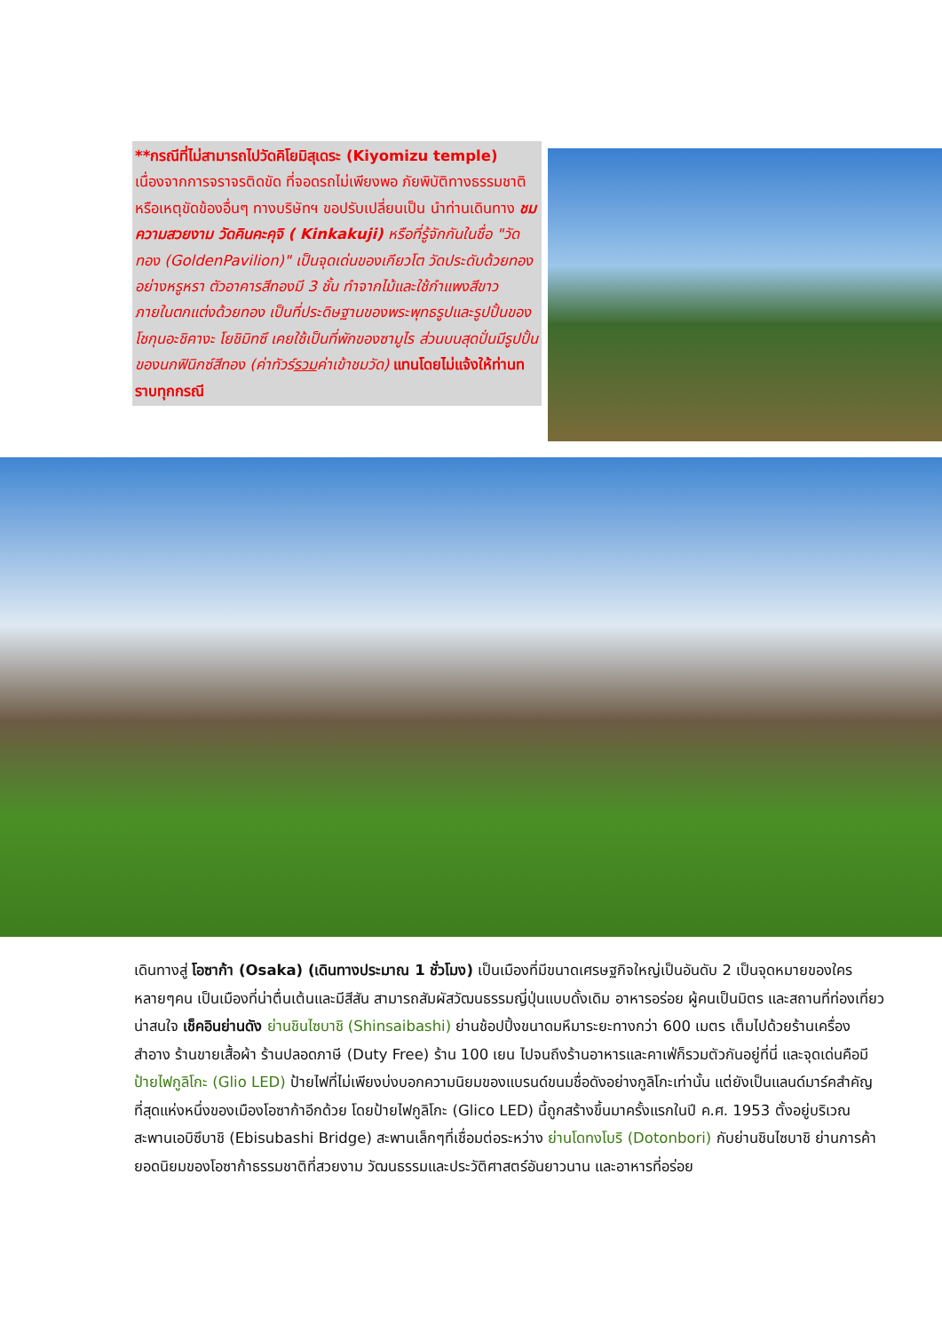**กรณีที่ไม่สามารถไปวัดคิโยมิสุเดระ (Kiyomizu temple) เนื่องจากการจราจรติดขัด ที่จอดรถไม่เพียงพอ ภัยพิบัติทางธรรมชาติหรือเหตุขัดข้องอื่นๆ ทางบริษัทฯ ขอปรับเปลี่ยนเป็น นำท่านเดินทาง ชมความสวยงาม วัดคินคะคุจิ ( Kinkakuji) หรือที่รู้จักกันในชื่อ "วัดทอง (GoldenPavilion)" เป็นจุดเด่นของเกียวโต วัดประดับด้วยทองอย่างหรูหรา ตัวอาคารสีทองมี 3 ชั้น ทำจากไม้และใช้กำแพงสีขาว ภายในตกแต่งด้วยทอง เป็นที่ประดิษฐานของพระพุทธรูปและรูปปั้นของโชกุนอะชิคางะ โยชิมิทซึ เคยใช้เป็นที่พักของซามูไร ส่วนบนสุดปั่นมีรูปปั้นของนกฟินิกซ์สีทอง (ค่าทัวร์รวมค่าเข้าชมวัด) แทนโดยไม่แจ้งให้ท่านทราบทุกกรณี
เดินทางสู่ โอซาก้า (Osaka) (เดินทางประมาณ 1 ชั่วโมง) เป็นเมืองที่มีขนาดเศรษฐกิจใหญ่เป็นอันดับ 2 เป็นจุดหมายของใครหลายๆคน เป็นเมืองที่น่าตื่นเต้นและมีสีสัน สามารถสัมผัสวัฒนธรรมญี่ปุ่นแบบดั้งเดิม อาหารอร่อย ผู้คนเป็นมิตร และสถานที่ท่องเที่ยวน่าสนใจ เช็คอินย่านดัง ย่านชินไซบาชิ (Shinsaibashi) ย่านช้อปปิ้งขนาดมหึมาระยะทางกว่า 600 เมตร เต็มไปด้วยร้านเครื่องสำอาง ร้านขายเสื้อผ้า ร้านปลอดภาษี (Duty Free) ร้าน 100 เยน ไปจนถึงร้านอาหารและคาเฟ่ก็รวมตัวกันอยู่ที่นี่ และจุดเด่นคือมี ป้ายไฟกูลิโกะ (Glio LED) ป้ายไฟที่ไม่เพียงบ่งบอกความนิยมของแบรนด์ขนมชื่อดังอย่างกูลิโกะเท่านั้น แต่ยังเป็นแลนด์มาร์คสำคัญที่สุดแห่งหนึ่งของเมืองโอซาก้าอีกด้วย โดยป้ายไฟกูลิโกะ (Glico LED) นี้ถูกสร้างขึ้นมาครั้งแรกในปี ค.ศ. 1953 ตั้งอยู่บริเวณสะพานเอบิซึบาชิ (Ebisubashi Bridge) สะพานเล็กๆที่เชื่อมต่อระหว่าง ย่านโดทงโบริ (Dotonbori) กับย่านชินไซบาชิ ย่านการค้ายอดนิยมของโอซาก้าธรรมชาติที่สวยงาม วัฒนธรรมและประวัติศาสตร์อันยาวนาน และอาหารที่อร่อย